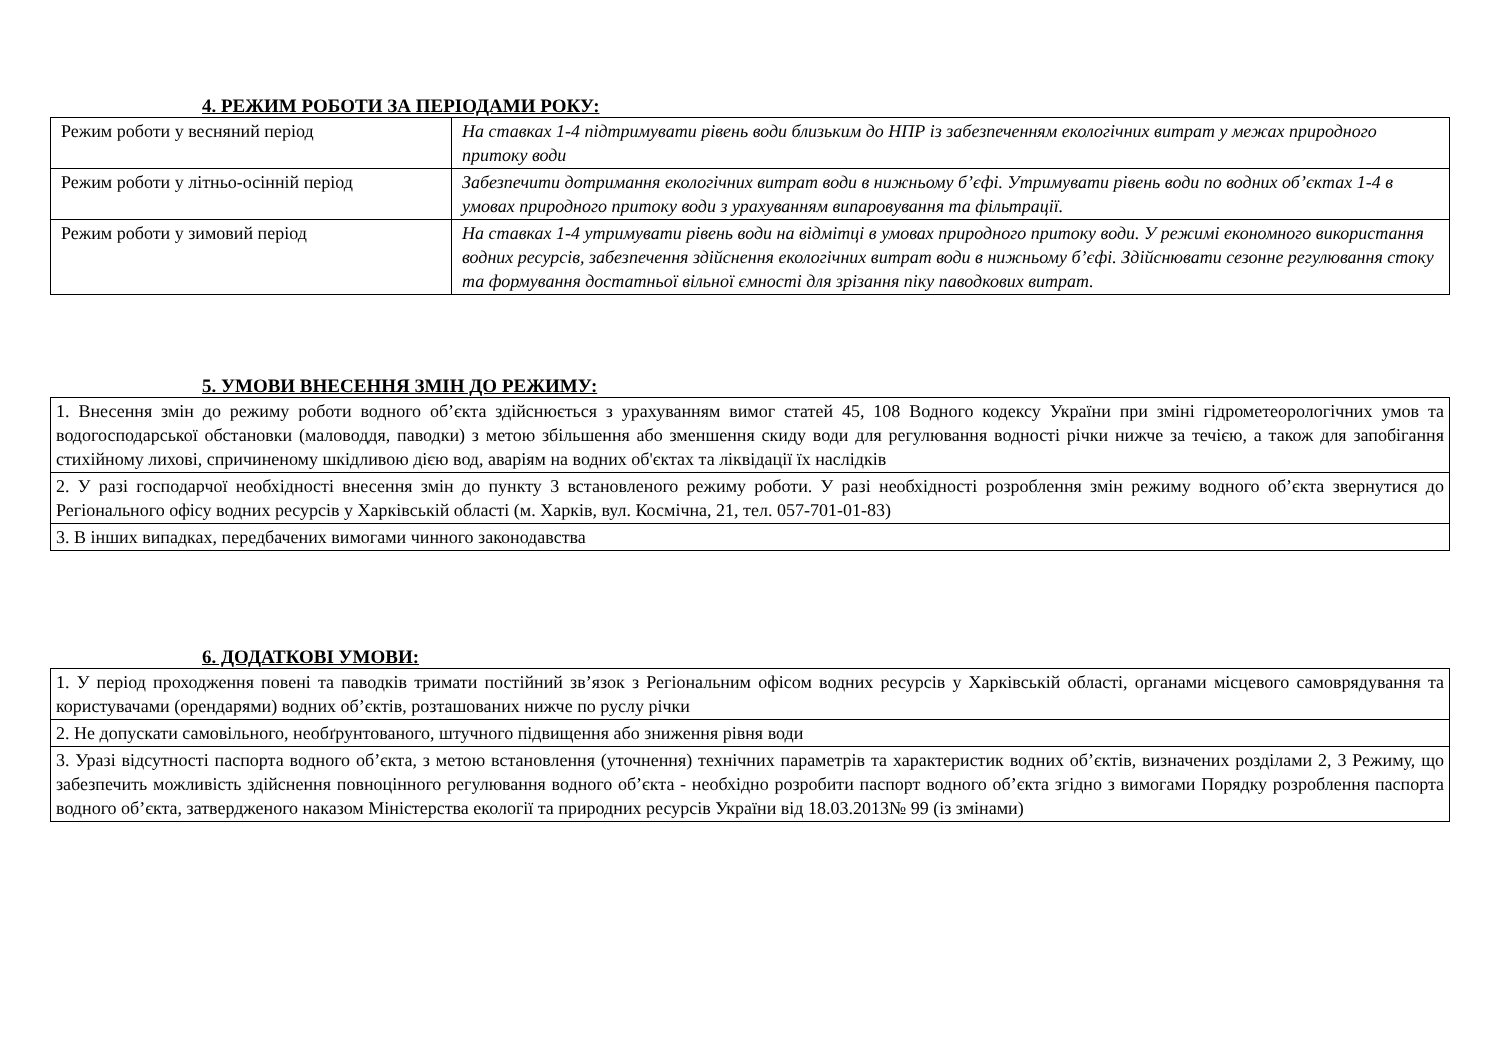4. РЕЖИМ РОБОТИ ЗА ПЕРІОДАМИ РОКУ:
| Режим роботи у весняний період | На ставках 1-4 підтримувати рівень води близьким до НПР із забезпеченням екологічних витрат у межах природного притоку води |
| Режим роботи у літньо-осінній період | Забезпечити дотримання екологічних витрат води в нижньому б’єфі. Утримувати рівень води по водних об’єктах 1-4 в умовах природного притоку води з урахуванням випаровування та фільтрації. |
| Режим роботи у зимовий період | На ставках 1-4 утримувати рівень води на відмітці в умовах природного притоку води. У режимі економного використання водних ресурсів, забезпечення здійснення екологічних витрат води в нижньому б’єфі. Здійснювати сезонне регулювання стоку та формування достатньої вільної ємності для зрізання піку паводкових витрат. |
5. УМОВИ ВНЕСЕННЯ ЗМІН ДО РЕЖИМУ:
| 1. Внесення змін до режиму роботи водного об’єкта здійснюється з урахуванням вимог статей 45, 108 Водного кодексу України при зміні гідрометеорологічних умов та водогосподарської обстановки (маловоддя, паводки) з метою збільшення або зменшення скиду води для регулювання водності річки нижче за течією, а також для запобігання стихійному лихові, спричиненому шкідливою дією вод, аваріям на водних об'єктах та ліквідації їх наслідків |
| 2. У разі господарчої необхідності внесення змін до пункту 3 встановленого режиму роботи. У разі необхідності розроблення змін режиму водного об’єкта звернутися до Регіонального офісу водних ресурсів у Харківській області (м. Харків, вул. Космічна, 21, тел. 057-701-01-83) |
| 3. В інших випадках, передбачених вимогами чинного законодавства |
6. ДОДАТКОВІ УМОВИ:
| 1. У період проходження повені та паводків тримати постійний зв’язок з Регіональним офісом водних ресурсів у Харківській області, органами місцевого самоврядування та користувачами (орендарями) водних об’єктів, розташованих нижче по руслу річки |
| 2. Не допускати самовільного, необґрунтованого, штучного підвищення або зниження рівня води |
| 3. Уразі відсутності паспорта водного об’єкта, з метою встановлення (уточнення) технічних параметрів та характеристик водних об’єктів, визначених розділами 2, 3 Режиму, що забезпечить можливість здійснення повноцінного регулювання водного об’єкта - необхідно розробити паспорт водного об’єкта згідно з вимогами Порядку розроблення паспорта водного об’єкта, затвердженого наказом Міністерства екології та природних ресурсів України від 18.03.2013№ 99 (із змінами) |